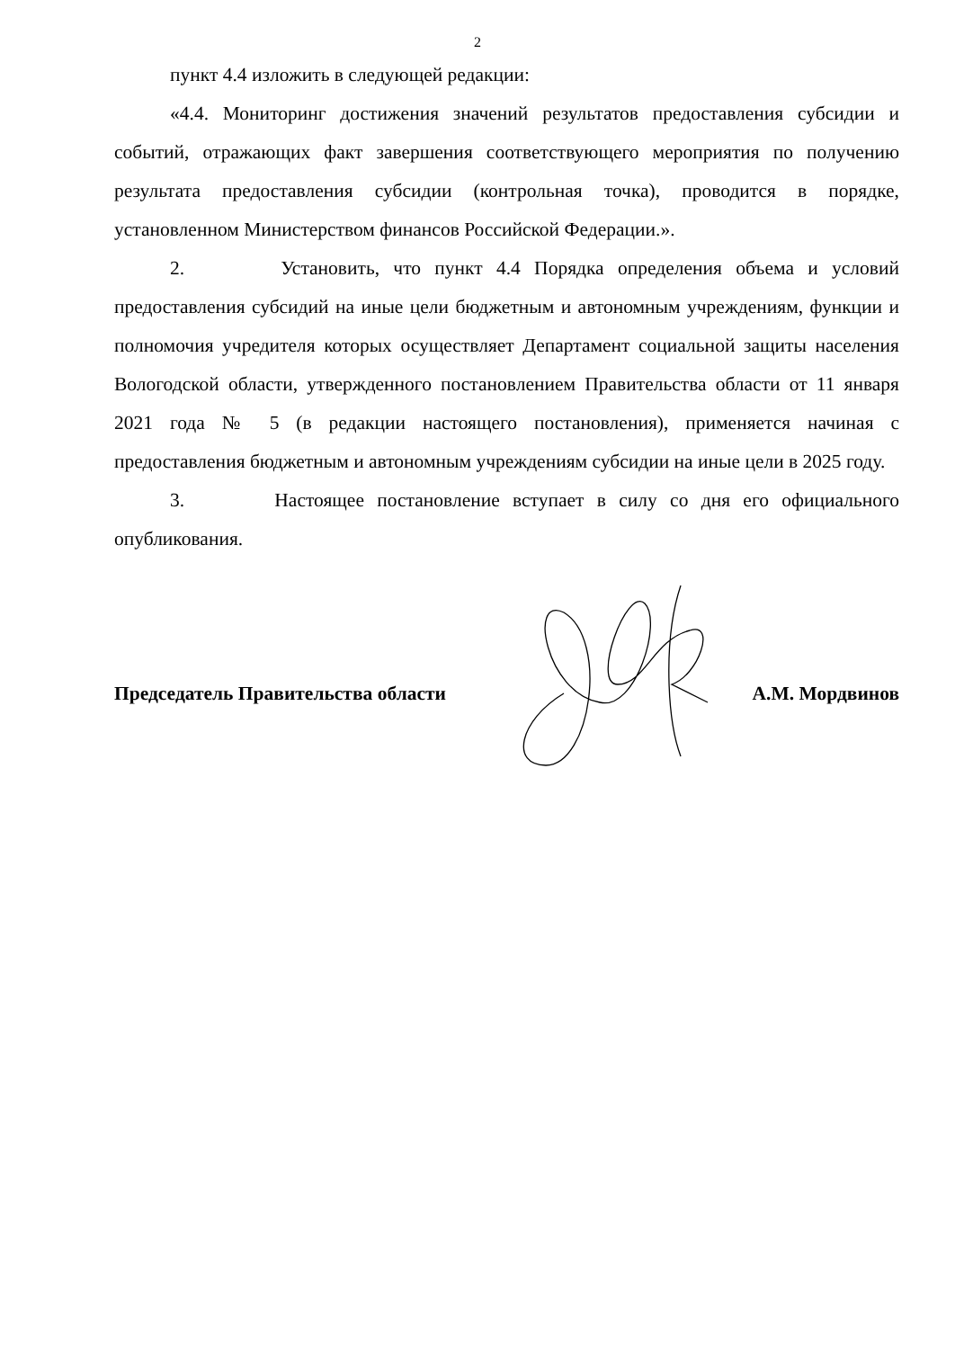2
пункт 4.4 изложить в следующей редакции:
«4.4. Мониторинг достижения значений результатов предоставления субсидии и событий, отражающих факт завершения соответствующего мероприятия по получению результата предоставления субсидии (контрольная точка), проводится в порядке, установленном Министерством финансов Российской Федерации.».
2. Установить, что пункт 4.4 Порядка определения объема и условий предоставления субсидий на иные цели бюджетным и автономным учреждениям, функции и полномочия учредителя которых осуществляет Департамент социальной защиты населения Вологодской области, утвержденного постановлением Правительства области от 11 января 2021 года № 5 (в редакции настоящего постановления), применяется начиная с предоставления бюджетным и автономным учреждениям субсидии на иные цели в 2025 году.
3. Настоящее постановление вступает в силу со дня его официального опубликования.
Председатель Правительства области А.М. Мордвинов